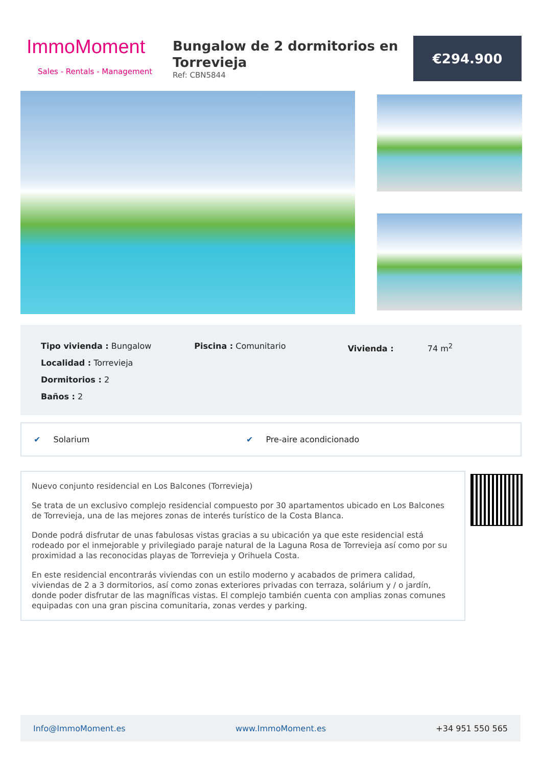ImmoMoment
Sales - Rentals - Management
Bungalow de 2 dormitorios en Torrevieja
Ref: CBN5844
€294.900
Tipo vivienda : Bungalow
Localidad : Torrevieja
Dormitorios : 2
Baños : 2
Piscina : Comunitario Vivienda : 74 m<sup>2</sup>
✔ Solarium ✔ Pre-aire acondicionado
Nuevo conjunto residencial en Los Balcones (Torrevieja)
Se trata de un exclusivo complejo residencial compuesto por 30 apartamentos ubicado en Los Balcones de Torrevieja, una de las mejores zonas de interés turístico de la Costa Blanca.
Donde podrá disfrutar de unas fabulosas vistas gracias a su ubicación ya que este residencial está rodeado por el inmejorable y privilegiado paraje natural de la Laguna Rosa de Torrevieja así como por su proximidad a las reconocidas playas de Torrevieja y Orihuela Costa.
En este residencial encontrarás viviendas con un estilo moderno y acabados de primera calidad, viviendas de 2 a 3 dormitorios, así como zonas exteriores privadas con terraza, solárium y / o jardín, donde poder disfrutar de las magníficas vistas. El complejo también cuenta con amplias zonas comunes equipadas con una gran piscina comunitaria, zonas verdes y parking.
Info@ImmoMoment.es www.ImmoMoment.es +34 951 550 565